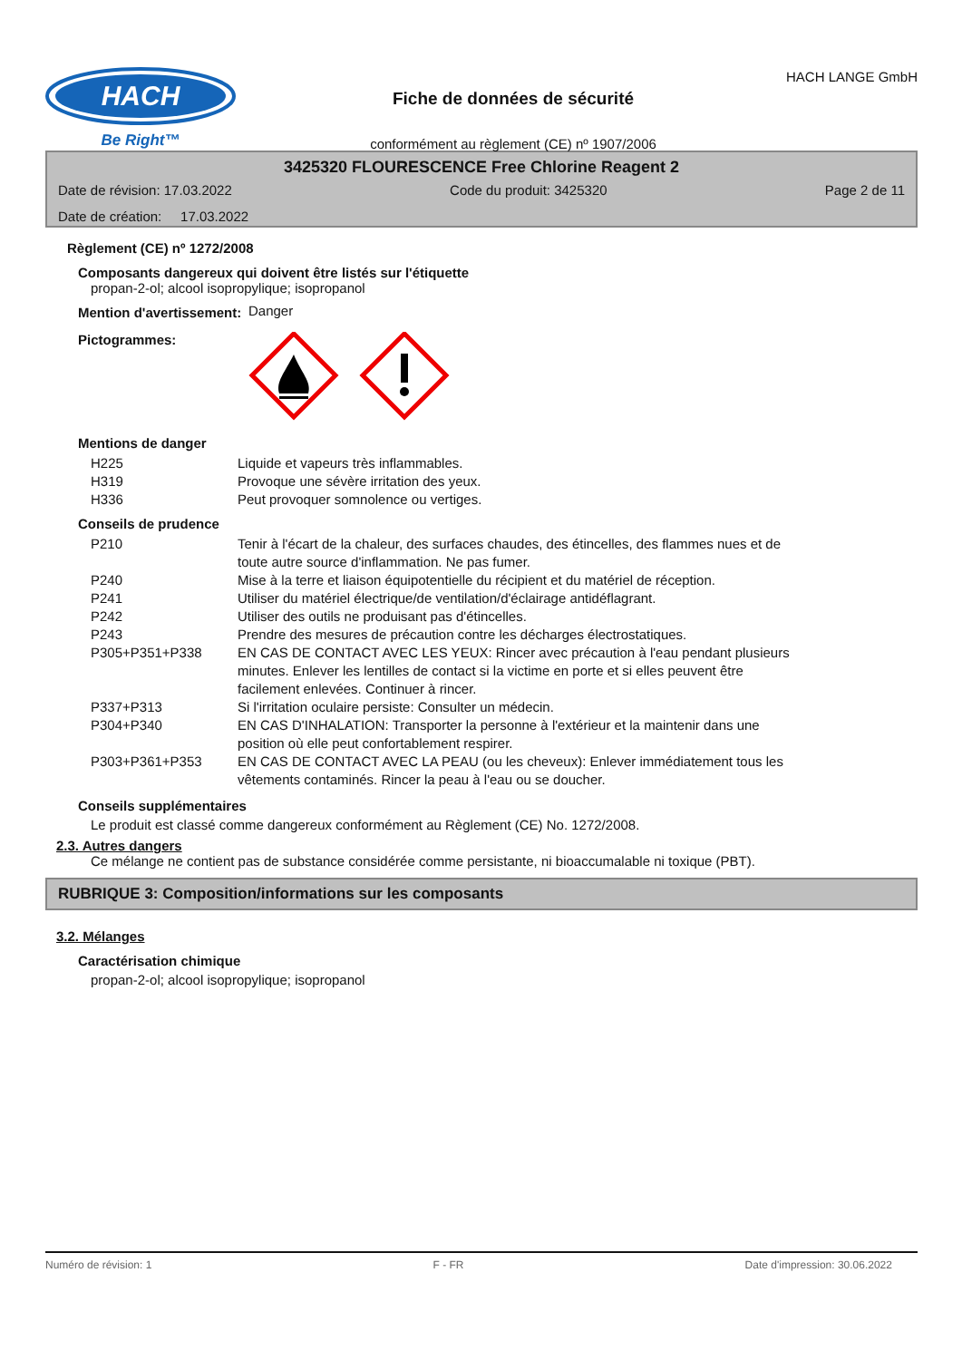HACH
Be Right™
Fiche de données de sécurité
conformément au règlement (CE) nº 1907/2006
HACH LANGE GmbH
3425320 FLOURESCENCE Free Chlorine Reagent 2
Date de révision: 17.03.2022 Code du produit: 3425320 Page 2 de 11
Date de création: 17.03.2022
Règlement (CE) nº 1272/2008
Composants dangereux qui doivent être listés sur l'étiquette
propan-2-ol; alcool isopropylique; isopropanol
Mention d'avertissement: Danger
Pictogrammes:
Mentions de danger
| H225 | Liquide et vapeurs très inflammables. |
| H319 | Provoque une sévère irritation des yeux. |
| H336 | Peut provoquer somnolence ou vertiges. |
Conseils de prudence
| P210 | Tenir à l'écart de la chaleur, des surfaces chaudes, des étincelles, des flammes nues et de toute autre source d'inflammation. Ne pas fumer. |
| P240 | Mise à la terre et liaison équipotentielle du récipient et du matériel de réception. |
| P241 | Utiliser du matériel électrique/de ventilation/d'éclairage antidéflagrant. |
| P242 | Utiliser des outils ne produisant pas d'étincelles. |
| P243 | Prendre des mesures de précaution contre les décharges électrostatiques. |
| P305+P351+P338 | EN CAS DE CONTACT AVEC LES YEUX: Rincer avec précaution à l'eau pendant plusieurs minutes. Enlever les lentilles de contact si la victime en porte et si elles peuvent être facilement enlevées. Continuer à rincer. |
| P337+P313 | Si l'irritation oculaire persiste: Consulter un médecin. |
| P304+P340 | EN CAS D'INHALATION: Transporter la personne à l'extérieur et la maintenir dans une position où elle peut confortablement respirer. |
| P303+P361+P353 | EN CAS DE CONTACT AVEC LA PEAU (ou les cheveux): Enlever immédiatement tous les vêtements contaminés. Rincer la peau à l'eau ou se doucher. |
Conseils supplémentaires
Le produit est classé comme dangereux conformément au Règlement (CE) No. 1272/2008.
2.3. Autres dangers
Ce mélange ne contient pas de substance considérée comme persistante, ni bioaccumalable ni toxique (PBT).
RUBRIQUE 3: Composition/informations sur les composants
3.2. Mélanges
Caractérisation chimique
propan-2-ol; alcool isopropylique; isopropanol
Numéro de révision: 1 F - FR Date d'impression: 30.06.2022